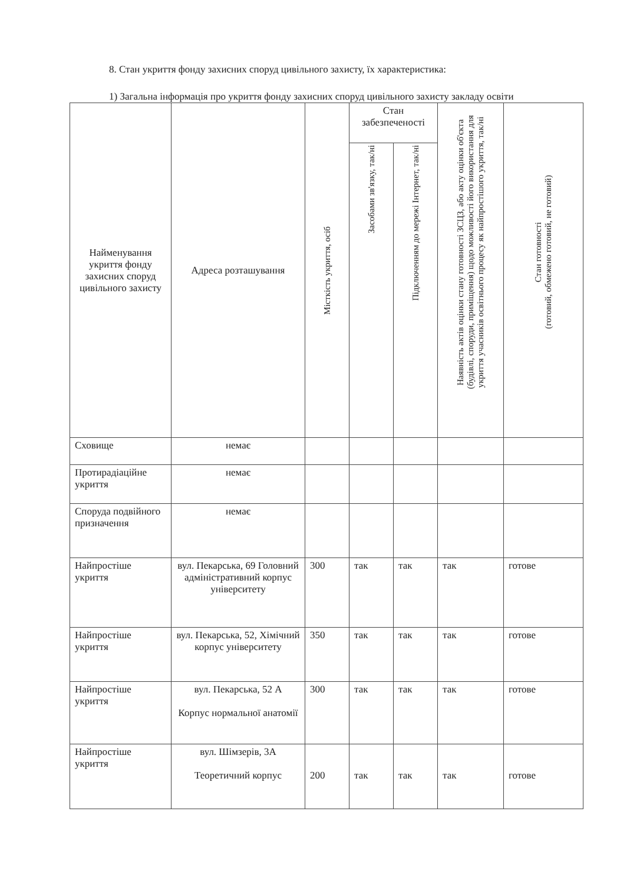8. Стан укриття фонду захисних споруд цивільного захисту, їх характеристика:
1) Загальна інформація про укриття фонду захисних споруд цивільного захисту закладу освіти
| Найменування укриття фонду захисних споруд цивільного захисту | Адреса розташування | Місткість укриття, осіб | Стан забезпеченості | | Наявність актів оцінки стану готовності ЗСЦЗ, або акту оцінки об'єкта (будівлі, споруди, приміщення) щодо можливості його використання для укриття учасників освітнього процесу як найпростішого укриття, так/ні | Стан готовності (готовий, обмежено готовий, не готовий) |
| --- | --- | --- | --- | --- | --- | --- |
| | | | Засобами зв'язку, так/ні | Підключенням до мережі Інтернет, так/ні | | |
| Сховище | немає | | | | | |
| Протирадіаційне укриття | немає | | | | | |
| Споруда подвійного призначення | немає | | | | | |
| Найпростіше укриття | вул. Пекарська, 69 Головний адміністративний корпус університету | 300 | так | так | так | готове |
| Найпростіше укриття | вул. Пекарська, 52, Хімічний корпус університету | 350 | так | так | так | готове |
| Найпростіше укриття | вул. Пекарська, 52 А Корпус нормальної анатомії | 300 | так | так | так | готове |
| Найпростіше укриття | вул. Шімзерів, 3А Теоретичний корпус | 200 | так | так | так | готове |